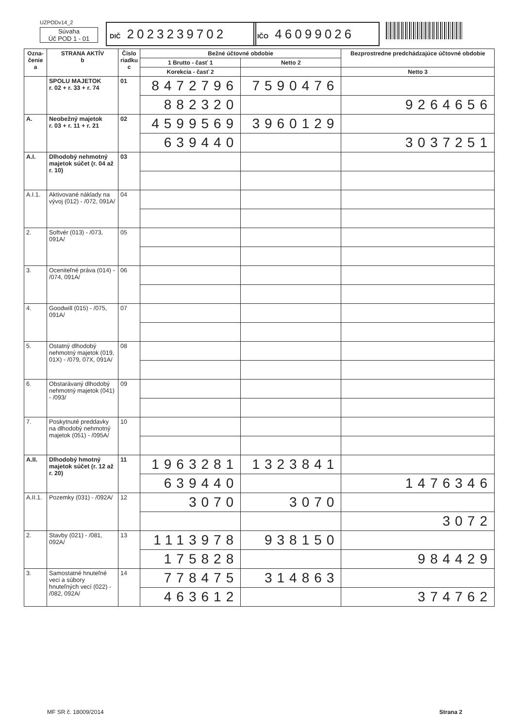UZPODv14_2
Súvaha
Úč POD 1 - 01
DIČ 2023239702
IČO 46099026
| Ozna- čenie a | STRANA AKTÍV b | Číslo riadku c | Bežné účtovné obdobie | | Bezprostredne predchádzajúce účtovné obdobie | |
| --- | --- | --- | --- | --- | --- | --- |
| | | | 1 Brutto - časť 1 | Netto 2 | | |
| | | | Korekcia - časť 2 | | Netto 3 | |
| | SPOLU MAJETOK r. 02 + r. 33 + r. 74 | 01 | 8472796 | 7590476 | | |
| | | | 882320 | | 9264656 | |
| A. | Neobežný majetok r. 03 + r. 11 + r. 21 | 02 | 4599569 | 3960129 | | |
| | | | 639440 | | 3037251 | |
| A.I. | Dlhodobý nehmotný majetok súčet (r. 04 až r. 10) | 03 | | | | |
| A.I.1. | Aktivované náklady na vývoj (012) - /072, 091A/ | 04 | | | | |
| 2. | Softvér (013) - /073, 091A/ | 05 | | | | |
| 3. | Oceniteľné práva (014) - /074, 091A/ | 06 | | | | |
| 4. | Goodwill (015) - /075, 091A/ | 07 | | | | |
| 5. | Ostatný dlhodobý nehmotný majetok (019, 01X) - /079, 07X, 091A/ | 08 | | | | |
| 6. | Obstarávaný dlhodobý nehmotný majetok (041) - /093/ | 09 | | | | |
| 7. | Poskytnuté preddavky na dlhodobý nehmotný majetok (051) - /095A/ | 10 | | | | |
| A.II. | Dlhodobý hmotný majetok súčet (r. 12 až r. 20) | 11 | 1963281 | 1323841 | | |
| | | | 639440 | | 1476346 | |
| A.II.1. | Pozemky (031) - /092A/ | 12 | 3070 | 3070 | | |
| | | | | | 3072 | |
| 2. | Stavby (021) - /081, 092A/ | 13 | 1113978 | 938150 | | |
| | | | 175828 | | 984429 | |
| 3. | Samostatné hnuteľné veci a súbory hnuteľných vecí (022) - /082, 092A/ | 14 | 778475 | 314863 | | |
| | | | 463612 | | 374762 | |
MF SR č. 18009/2014 Strana 2